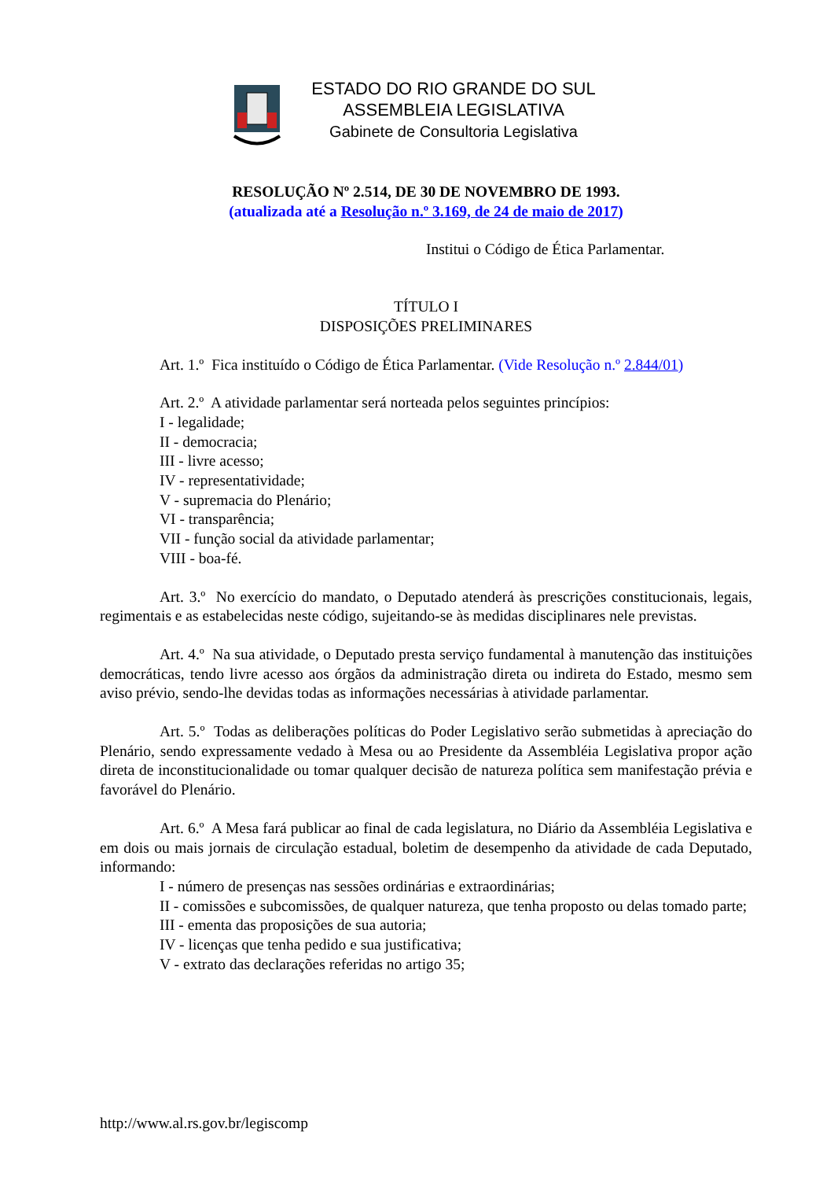ESTADO DO RIO GRANDE DO SUL
ASSEMBLEIA LEGISLATIVA
Gabinete de Consultoria Legislativa
RESOLUÇÃO Nº 2.514, DE 30 DE NOVEMBRO DE 1993.
(atualizada até a Resolução n.º 3.169, de 24 de maio de 2017)
Institui o Código de Ética Parlamentar.
TÍTULO I
DISPOSIÇÕES PRELIMINARES
Art. 1.º Fica instituído o Código de Ética Parlamentar. (Vide Resolução n.º 2.844/01)
Art. 2.º A atividade parlamentar será norteada pelos seguintes princípios:
I - legalidade;
II - democracia;
III - livre acesso;
IV - representatividade;
V - supremacia do Plenário;
VI - transparência;
VII - função social da atividade parlamentar;
VIII - boa-fé.
Art. 3.º No exercício do mandato, o Deputado atenderá às prescrições constitucionais, legais, regimentais e as estabelecidas neste código, sujeitando-se às medidas disciplinares nele previstas.
Art. 4.º Na sua atividade, o Deputado presta serviço fundamental à manutenção das instituições democráticas, tendo livre acesso aos órgãos da administração direta ou indireta do Estado, mesmo sem aviso prévio, sendo-lhe devidas todas as informações necessárias à atividade parlamentar.
Art. 5.º Todas as deliberações políticas do Poder Legislativo serão submetidas à apreciação do Plenário, sendo expressamente vedado à Mesa ou ao Presidente da Assembléia Legislativa propor ação direta de inconstitucionalidade ou tomar qualquer decisão de natureza política sem manifestação prévia e favorável do Plenário.
Art. 6.º A Mesa fará publicar ao final de cada legislatura, no Diário da Assembléia Legislativa e em dois ou mais jornais de circulação estadual, boletim de desempenho da atividade de cada Deputado, informando:
I - número de presenças nas sessões ordinárias e extraordinárias;
II - comissões e subcomissões, de qualquer natureza, que tenha proposto ou delas tomado parte;
III - ementa das proposições de sua autoria;
IV - licenças que tenha pedido e sua justificativa;
V - extrato das declarações referidas no artigo 35;
http://www.al.rs.gov.br/legiscomp